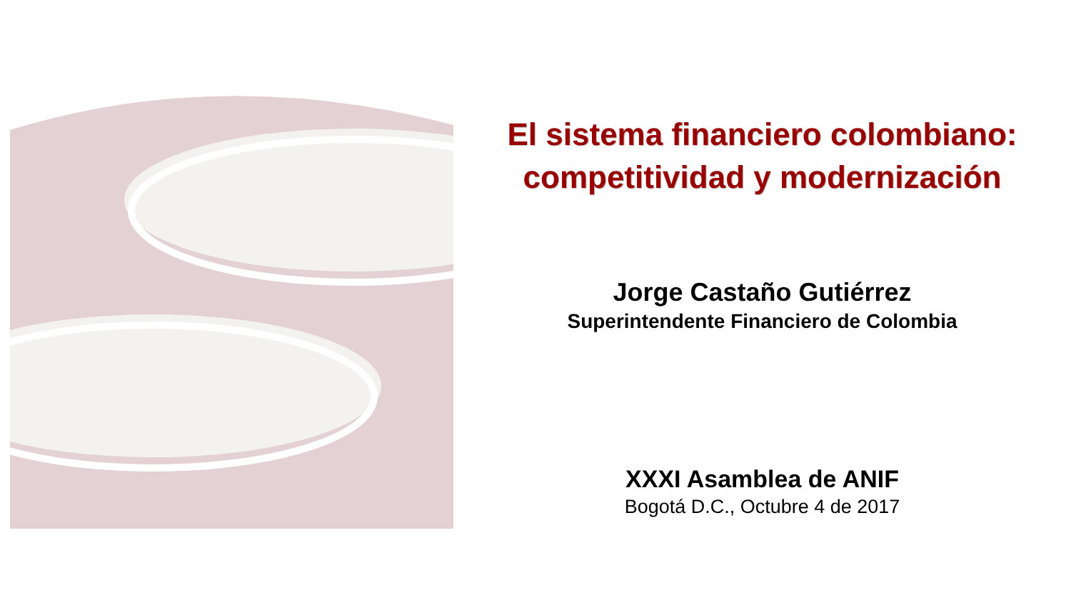El sistema financiero colombiano:
competitividad y modernización
Jorge Castaño Gutiérrez
Superintendente Financiero de Colombia
XXXI Asamblea de ANIF
Bogotá D.C., Octubre 4 de 2017